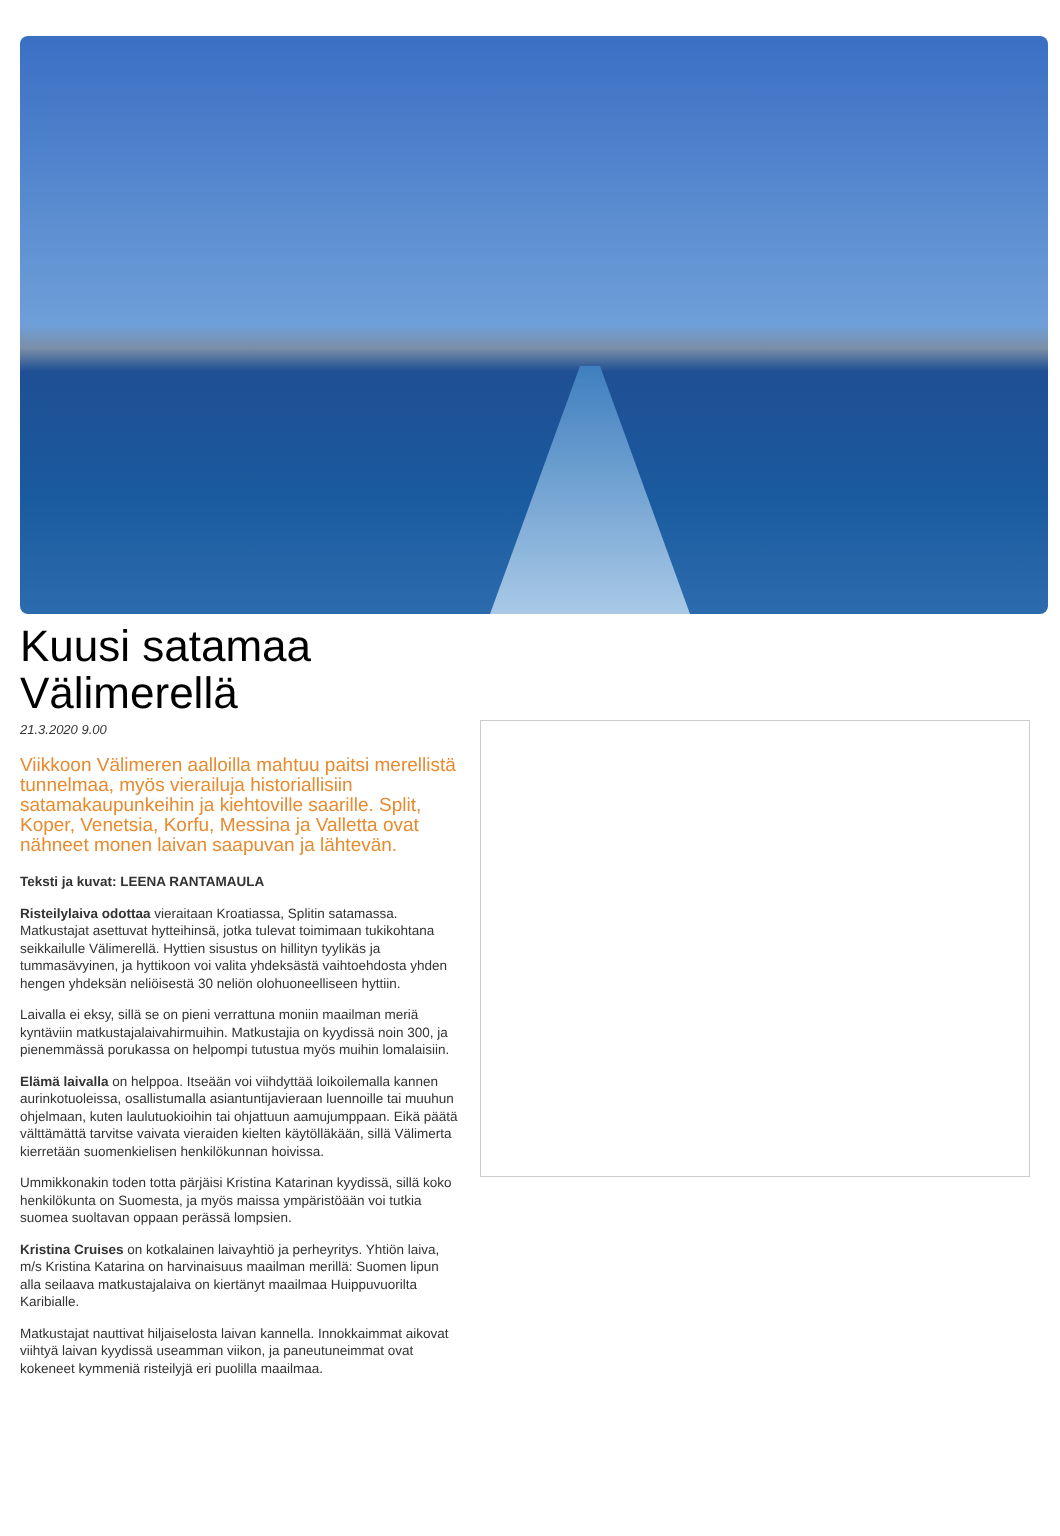Kuusi satamaa Välimerellä
21.3.2020 9.00
Viikkoon Välimeren aalloilla mahtuu paitsi merellistä tunnelmaa, myös vierailuja historiallisiin satamakaupunkeihin ja kiehtoville saarille. Split, Koper, Venetsia, Korfu, Messina ja Valletta ovat nähneet monen laivan saapuvan ja lähtevän.
Teksti ja kuvat: LEENA RANTAMAULA
Risteilylaiva odottaa vieraitaan Kroatiassa, Splitin satamassa. Matkustajat asettuvat hytteihinsä, jotka tulevat toimimaan tukikohtana seikkailulle Välimerellä. Hyttien sisustus on hillityn tyylikäs ja tummasävyinen, ja hyttikoon voi valita yhdeksästä vaihtoehdosta yhden hengen yhdeksän neliöisestä 30 neliön olohuoneelliseen hyttiin.
Laivalla ei eksy, sillä se on pieni verrattuna moniin maailman meriä kyntäviin matkustajalaivahirmuihin. Matkustajia on kyydissä noin 300, ja pienemmässä porukassa on helpompi tutustua myös muihin lomalaisiin.
Elämä laivalla on helppoa. Itseään voi viihdyttää loikoilemalla kannen aurinkotuoleissa, osallistumalla asiantuntijavieraan luennoille tai muuhun ohjelmaan, kuten laulutuokioihin tai ohjattuun aamujumppaan. Eikä päätä välttämättä tarvitse vaivata vieraiden kielten käytölläkään, sillä Välimerta kierretään suomenkielisen henkilökunnan hoivissa.
Ummikkonakin toden totta pärjäisi Kristina Katarinan kyydissä, sillä koko henkilökunta on Suomesta, ja myös maissa ympäristöään voi tutkia suomea suoltavan oppaan perässä lompsien.
Kristina Cruises on kotkalainen laivayhtiö ja perheyritys. Yhtiön laiva, m/s Kristina Katarina on harvinaisuus maailman merillä: Suomen lipun alla seilaava matkustajalaiva on kiertänyt maailmaa Huippuvuorilta Karibialle.
Matkustajat nauttivat hiljaiselosta laivan kannella. Innokkaimmat aikovat viihtyä laivan kyydissä useamman viikon, ja paneutuneimmat ovat kokeneet kymmeniä risteilyjä eri puolilla maailmaa.